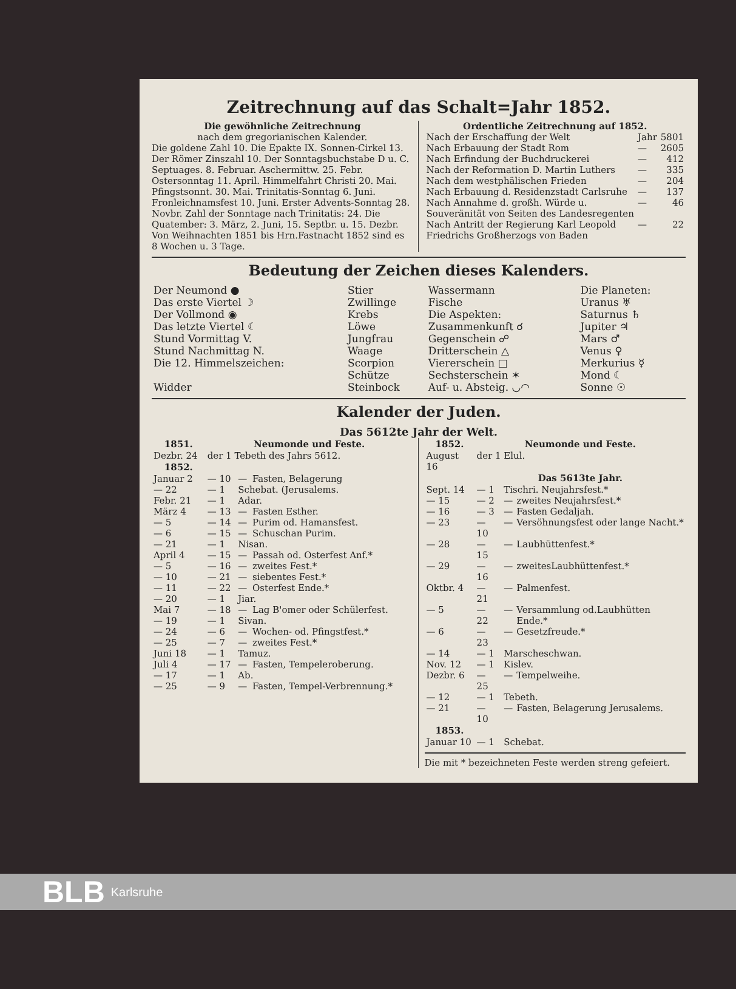Zeitrechnung auf das Schalt=Jahr 1852.
Die gewöhnliche Zeitrechnung
nach dem gregorianischen Kalender.
Die goldene Zahl 10. Die Epakte IX. Sonnen-Cirkel 13. Der Römer Zinszahl 10. Der Sonntagsbuchstabe D u. C. Septuages. 8. Februar. Aschermittw. 25. Febr. Ostersonntag 11. April. Himmelfahrt Christi 20. Mai. Pfingstsonnt. 30. Mai. Trinitatis-Sonntag 6. Juni. Fronleichnamsfest 10. Juni. Erster Advents-Sonntag 28. Novbr. Zahl der Sonntage nach Trinitatis: 24. Die Quatember: 3. März, 2. Juni, 15. Septbr. u. 15. Dezbr. Von Weihnachten 1851 bis Hrn.Fastnacht 1852 sind es 8 Wochen u. 3 Tage.
Ordentliche Zeitrechnung auf 1852.
| Nach der Erschaffung der Welt | Jahr | 5801 |
| Nach Erbauung der Stadt Rom | — | 2605 |
| Nach Erfindung der Buchdruckerei | — | 412 |
| Nach der Reformation D. Martin Luthers | — | 335 |
| Nach dem westphälischen Frieden | — | 204 |
| Nach Erbauung d. Residenzstadt Carlsruhe | — | 137 |
| Nach Annahme d. großh. Würde u. Souveränität von Seiten des Landesregenten | — | 46 |
| Nach Antritt der Regierung Karl Leopold Friedrichs Großherzogs von Baden | — | 22 |
Bedeutung der Zeichen dieses Kalenders.
| Der Neumond ● | Stier | Wassermann | Die Planeten: |
| Das erste Viertel ☽ | Zwillinge | Fische | Uranus ♅ |
| Der Vollmond ◉ | Krebs | Die Aspekten: | Saturnus ♄ |
| Das letzte Viertel ☾ | Löwe | Zusammenkunft ☌ | Jupiter ♃ |
| Stund Vormittag V. | Jungfrau | Gegenschein ☍ | Mars ♂ |
| Stund Nachmittag N. | Waage | Dritterschein △ | Venus ♀ |
| Die 12. Himmelszeichen: | Scorpion | Viererschein □ | Merkurius ☿ |
| | Schütze | Sechsterschein ✶ | Mond ☾ |
| Widder | Steinbock | Auf- u. Absteig. ◡◠ | Sonne ☉ |
Kalender der Juden.
Das 5612te Jahr der Welt.
| 1851. | Neumonde und Feste. | | |
| --- | --- | --- | --- |
| Dezbr. 24 | der 1 Tebeth des Jahrs 5612. | | |
| 1852. | | | |
| Januar 2 | — 10 | — | Fasten, Belagerung |
| — 22 | — 1 | Schebat. (Jerusalems. | |
| Febr. 21 | — 1 | Adar. | |
| März 4 | — 13 | — | Fasten Esther. |
| — 5 | — 14 | — | Purim od. Hamansfest. |
| — 6 | — 15 | — | Schuschan Purim. |
| — 21 | — 1 | Nisan. | |
| April 4 | — 15 | — | Passah od. Osterfest Anf.* |
| — 5 | — 16 | — | zweites Fest.* |
| — 10 | — 21 | — | siebentes Fest.* |
| — 11 | — 22 | — | Osterfest Ende.* |
| — 20 | — 1 | Jiar. | |
| Mai 7 | — 18 | — | Lag B'omer oder Schülerfest. |
| — 19 | — 1 | Sivan. | |
| — 24 | — 6 | — | Wochen- od. Pfingstfest.* |
| — 25 | — 7 | — | zweites Fest.* |
| Juni 18 | — 1 | Tamuz. | |
| Juli 4 | — 17 | — | Fasten, Tempeleroberung. |
| — 17 | — 1 | Ab. | |
| — 25 | — 9 | — | Fasten, Tempel-Verbrennung.* |
| 1852. | Neumonde und Feste. | | |
| --- | --- | --- | --- |
| August 16 | der 1 Elul. | | |
| | Das 5613te Jahr. | | |
| Sept. 14 | — 1 | Tischri. Neujahrsfest.* | |
| — 15 | — 2 | — | zweites Neujahrsfest.* |
| — 16 | — 3 | — | Fasten Gedaljah. |
| — 23 | — 10 | — | Versöhnungsfest oder lange Nacht.* |
| — 28 | — 15 | — | Laubhüttenfest.* |
| — 29 | — 16 | — | zweitesLaubhüttenfest.* |
| Oktbr. 4 | — 21 | — | Palmenfest. |
| — 5 | — 22 | — | Versammlung od.Laubhütten Ende.* |
| — 6 | — 23 | — | Gesetzfreude.* |
| — 14 | — 1 | Marscheschwan. | |
| Nov. 12 | — 1 | Kislev. | |
| Dezbr. 6 | — 25 | — | Tempelweihe. |
| — 12 | — 1 | Tebeth. | |
| — 21 | — 10 | — | Fasten, Belagerung Jerusalems. |
| 1853. | | | |
| Januar 10 | — 1 | Schebat. | |
Die mit * bezeichneten Feste werden streng gefeiert.
BLB Karlsruhe